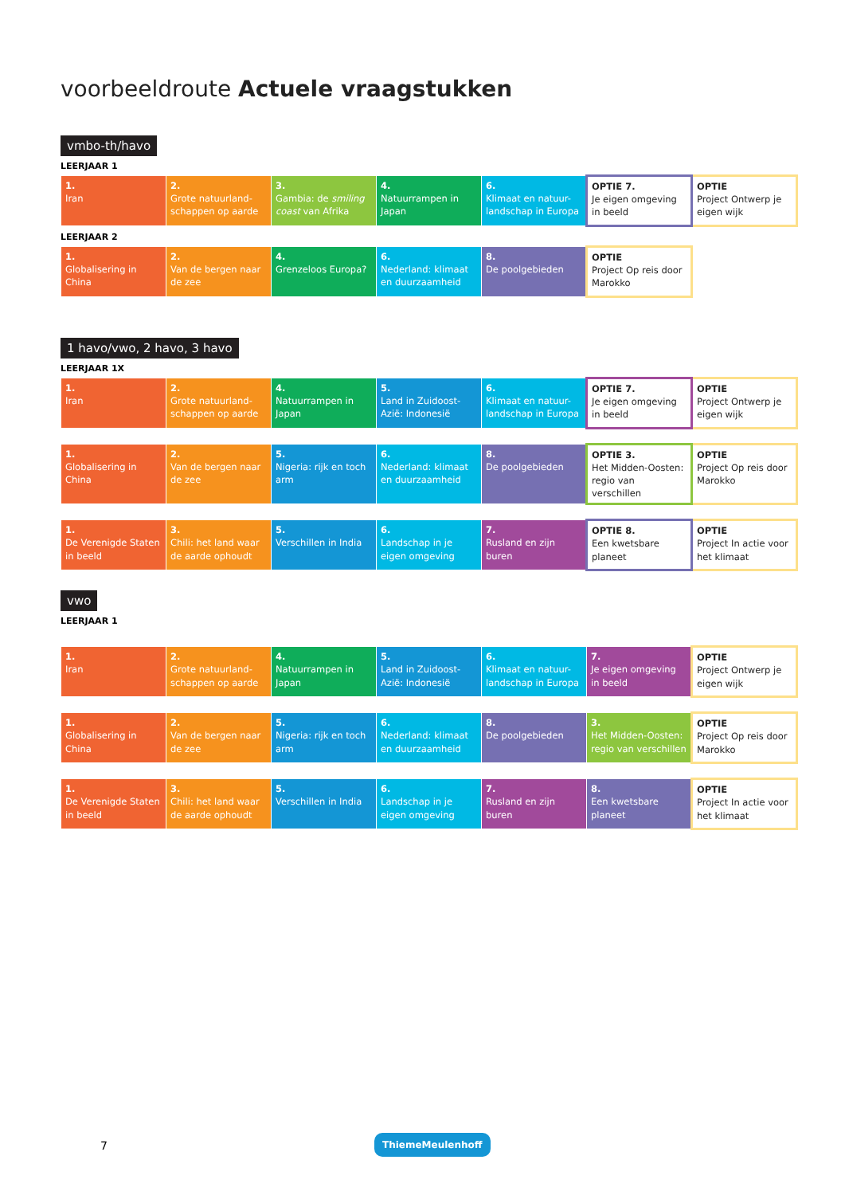voorbeeldroute Actuele vraagstukken
vmbo-th/havo
LEERJAAR 1
| 1. Iran | 2. Grote natuurland-schappen op aarde | 3. Gambia: de smiling coast van Afrika | 4. Natuurrampen in Japan | 6. Klimaat en natuur-landschap in Europa | OPTIE 7. Je eigen omgeving in beeld | OPTIE Project Ontwerp je eigen wijk |
LEERJAAR 2
| 1. Globalisering in China | 2. Van de bergen naar de zee | 4. Grenzeloos Europa? | 6. Nederland: klimaat en duurzaamheid | 8. De poolgebieden | OPTIE Project Op reis door Marokko | |
1 havo/vwo, 2 havo, 3 havo
LEERJAAR 1X
| 1. Iran | 2. Grote natuurland-schappen op aarde | 4. Natuurrampen in Japan | 5. Land in Zuidoost-Azië: Indonesië | 6. Klimaat en natuur-landschap in Europa | OPTIE 7. Je eigen omgeving in beeld | OPTIE Project Ontwerp je eigen wijk |
| 1. Globalisering in China | 2. Van de bergen naar de zee | 5. Nigeria: rijk en toch arm | 6. Nederland: klimaat en duurzaamheid | 8. De poolgebieden | OPTIE 3. Het Midden-Oosten: regio van verschillen | OPTIE Project Op reis door Marokko |
| 1. De Verenigde Staten in beeld | 3. Chili: het land waar de aarde ophoudt | 5. Verschillen in India | 6. Landschap in je eigen omgeving | 7. Rusland en zijn buren | OPTIE 8. Een kwetsbare planeet | OPTIE Project In actie voor het klimaat |
vwo
LEERJAAR 1
| 1. Iran | 2. Grote natuurland-schappen op aarde | 4. Natuurrampen in Japan | 5. Land in Zuidoost-Azië: Indonesië | 6. Klimaat en natuur-landschap in Europa | 7. Je eigen omgeving in beeld | OPTIE Project Ontwerp je eigen wijk |
| 1. Globalisering in China | 2. Van de bergen naar de zee | 5. Nigeria: rijk en toch arm | 6. Nederland: klimaat en duurzaamheid | 8. De poolgebieden | 3. Het Midden-Oosten: regio van verschillen | OPTIE Project Op reis door Marokko |
| 1. De Verenigde Staten in beeld | 3. Chili: het land waar de aarde ophoudt | 5. Verschillen in India | 6. Landschap in je eigen omgeving | 7. Rusland en zijn buren | 8. Een kwetsbare planeet | OPTIE Project In actie voor het klimaat |
7
ThiemeMeulenhoff